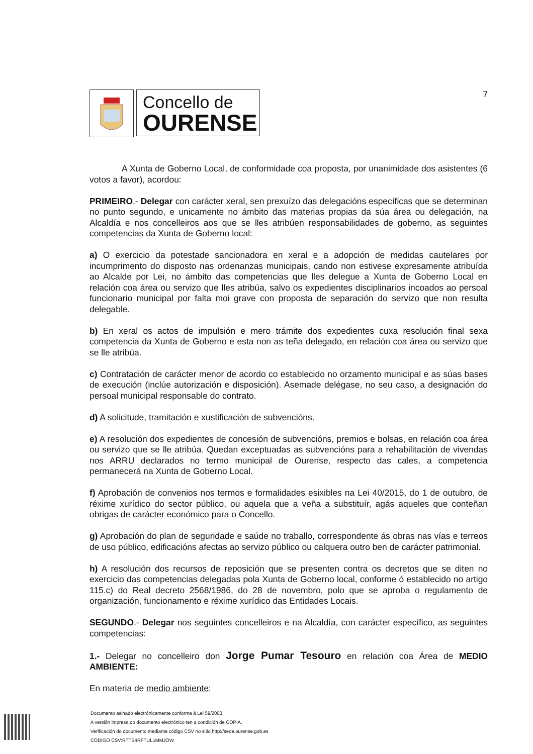Concello de
OURENSE
7
A Xunta de Goberno Local, de conformidade coa proposta, por unanimidade dos asistentes (6 votos a favor), acordou:
PRIMEIRO.- Delegar con carácter xeral, sen prexuízo das delegacións específicas que se determinan no punto segundo, e unicamente no ámbito das materias propias da súa área ou delegación, na Alcaldía e nos concelleiros aos que se lles atribúen responsabilidades de goberno, as seguintes competencias da Xunta de Goberno local:
a) O exercicio da potestade sancionadora en xeral e a adopción de medidas cautelares por incumprimento do disposto nas ordenanzas municipais, cando non estivese expresamente atribuída ao Alcalde por Lei, no ámbito das competencias que lles delegue a Xunta de Goberno Local en relación coa área ou servizo que lles atribúa, salvo os expedientes disciplinarios incoados ao persoal funcionario municipal por falta moi grave con proposta de separación do servizo que non resulta delegable.
b) En xeral os actos de impulsión e mero trámite dos expedientes cuxa resolución final sexa competencia da Xunta de Goberno e esta non as teña delegado, en relación coa área ou servizo que se lle atribúa.
c) Contratación de carácter menor de acordo co establecido no orzamento municipal e as súas bases de execución (inclúe autorización e disposición). Asemade delégase, no seu caso, a designación do persoal municipal responsable do contrato.
d) A solicitude, tramitación e xustificación de subvencións.
e) A resolución dos expedientes de concesión de subvencións, premios e bolsas, en relación coa área ou servizo que se lle atribúa. Quedan exceptuadas as subvencións para a rehabilitación de vivendas nos ARRU declarados no termo municipal de Ourense, respecto das cales, a competencia permanecerá na Xunta de Goberno Local.
f) Aprobación de convenios nos termos e formalidades esixibles na Lei 40/2015, do 1 de outubro, de réxime xurídico do sector público, ou aquela que a veña a substituír, agás aqueles que conteñan obrigas de carácter económico para o Concello.
g) Aprobación do plan de seguridade e saúde no traballo, correspondente ás obras nas vías e terreos de uso público, edificacións afectas ao servizo público ou calquera outro ben de carácter patrimonial.
h) A resolución dos recursos de reposición que se presenten contra os decretos que se diten no exercicio das competencias delegadas pola Xunta de Goberno local, conforme ó establecido no artigo 115.c) do Real decreto 2568/1986, do 28 de novembro, polo que se aproba o regulamento de organización, funcionamento e réxime xurídico das Entidades Locais.
SEGUNDO.- Delegar nos seguintes concelleiros e na Alcaldía, con carácter específico, as seguintes competencias:
1.- Delegar no concelleiro don Jorge Pumar Tesouro en relación coa Área de MEDIO AMBIENTE:
En materia de medio ambiente:
Documento asinado electrónicamente conforme á Lei 59/2003.
A versión impresa do documento electrónico ten a condición de COPIA.
Verificación do documento mediante código CSV no sitio http://sede.ourense.gob.es
CÓDIGO CSV:RTTS4RFTUL1MMJOW